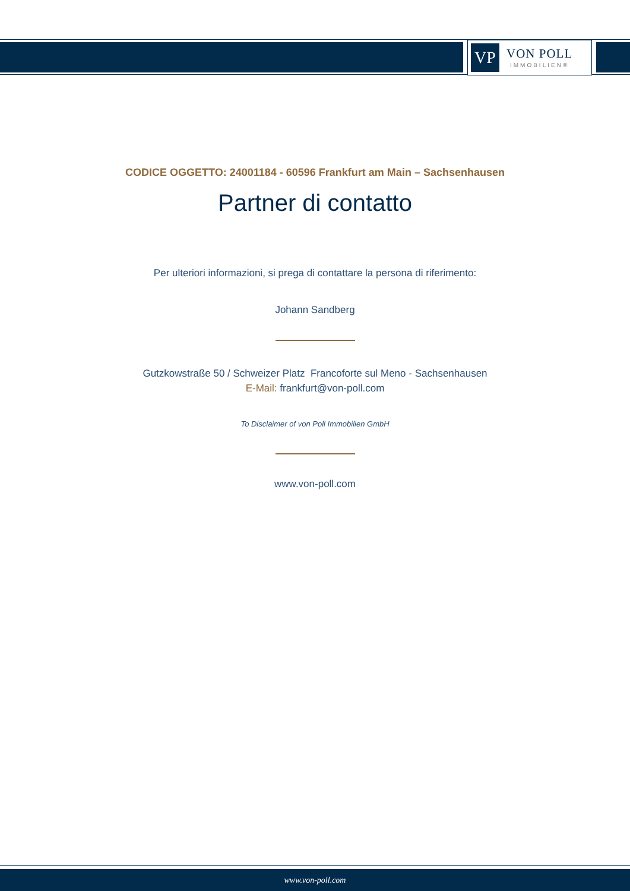VP
VON POLL
IMMOBILIEN®
CODICE OGGETTO: 24001184 - 60596 Frankfurt am Main – Sachsenhausen
Partner di contatto
Per ulteriori informazioni, si prega di contattare la persona di riferimento:
Johann Sandberg
Gutzkowstraße 50 / Schweizer Platz Francoforte sul Meno - Sachsenhausen
E-Mail: frankfurt@von-poll.com
To Disclaimer of von Poll Immobilien GmbH
www.von-poll.com
www.von-poll.com